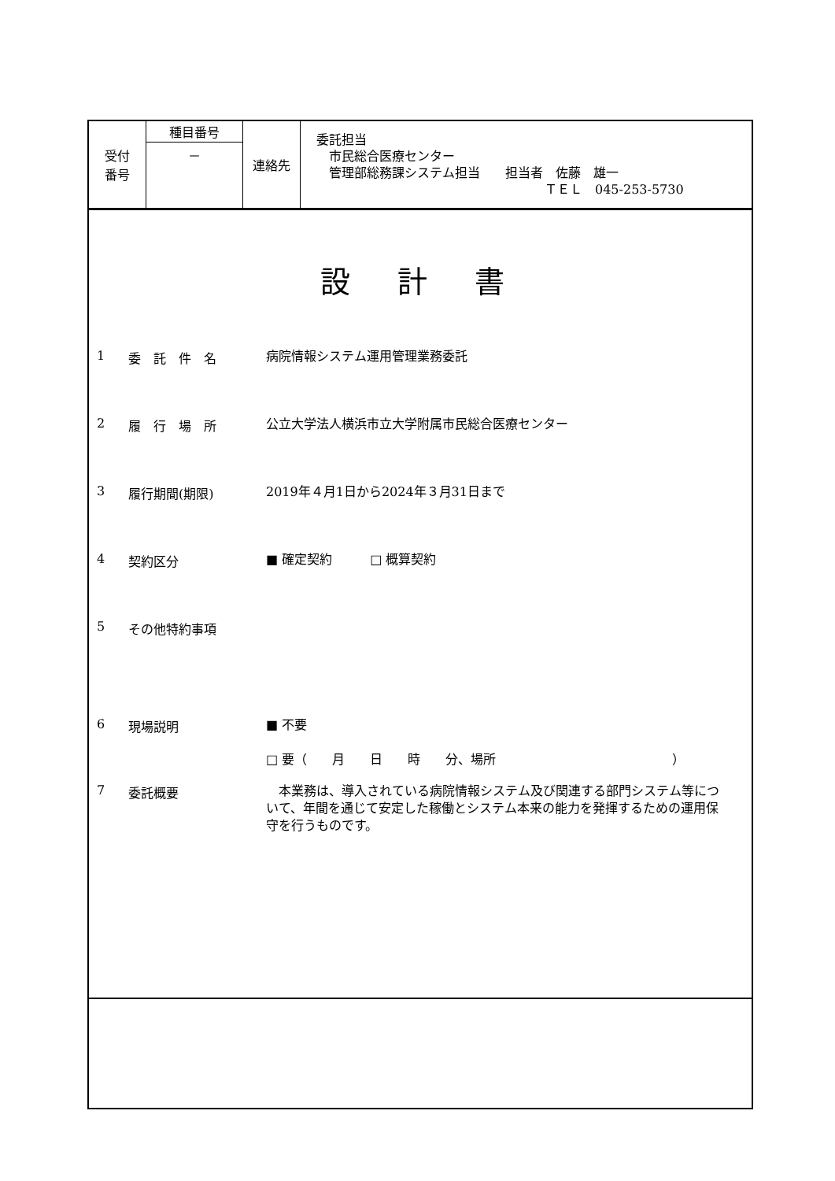| 受付 番号 | 種目番号 | 連絡先 | 委託担当 市民総合医療センター 管理部総務課システム担当 担当者 佐藤 雄一 ＴＥＬ 045-253-5730 |
| | － | | |
設計書
1 委　託　件　名
病院情報システム運用管理業務委託
2 履　行　場　所
公立大学法人横浜市立大学附属市民総合医療センター
3 履行期間(期限)
2019年４月1日から2024年３月31日まで
4 契約区分
■ 確定契約　　　□ 概算契約
5 その他特約事項
6 現場説明
■ 不要
□ 要（　　月　　日　　時　　分、場所　　　　　　　　　　　　　　）
7 委託概要
　本業務は、導入されている病院情報システム及び関連する部門システム等について、年間を通じて安定した稼働とシステム本来の能力を発揮するための運用保守を行うものです。